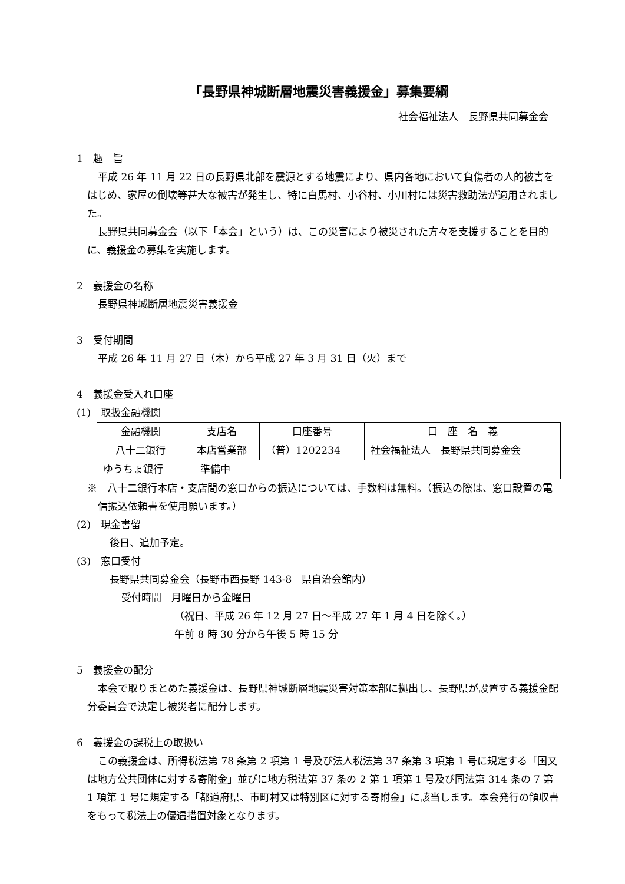「長野県神城断層地震災害義援金」募集要綱
社会福祉法人　長野県共同募金会
1　趣　旨
平成 26 年 11 月 22 日の長野県北部を震源とする地震により、県内各地において負傷者の人的被害をはじめ、家屋の倒壊等甚大な被害が発生し、特に白馬村、小谷村、小川村には災害救助法が適用されました。
長野県共同募金会（以下「本会」という）は、この災害により被災された方々を支援することを目的に、義援金の募集を実施します。
2　義援金の名称
長野県神城断層地震災害義援金
3　受付期間
平成 26 年 11 月 27 日（木）から平成 27 年 3 月 31 日（火）まで
4　義援金受入れ口座
(1)　取扱金融機関
| 金融機関 | 支店名 | 口座番号 | 口 座 名 義 |
| 八十二銀行 | 本店営業部 | （普）1202234 | 社会福祉法人 長野県共同募金会 |
| ゆうちょ銀行 | 準備中 | | |
※　八十二銀行本店・支店間の窓口からの振込については、手数料は無料。（振込の際は、窓口設置の電信振込依頼書を使用願います。）
(2)　現金書留
後日、追加予定。
(3)　窓口受付
長野県共同募金会（長野市西長野 143-8　県自治会館内）
受付時間　月曜日から金曜日
（祝日、平成 26 年 12 月 27 日～平成 27 年 1 月 4 日を除く。）
午前 8 時 30 分から午後 5 時 15 分
5　義援金の配分
本会で取りまとめた義援金は、長野県神城断層地震災害対策本部に拠出し、長野県が設置する義援金配分委員会で決定し被災者に配分します。
6　義援金の課税上の取扱い
この義援金は、所得税法第 78 条第 2 項第 1 号及び法人税法第 37 条第 3 項第 1 号に規定する「国又は地方公共団体に対する寄附金」並びに地方税法第 37 条の 2 第 1 項第 1 号及び同法第 314 条の 7 第 1 項第 1 号に規定する「都道府県、市町村又は特別区に対する寄附金」に該当します。本会発行の領収書をもって税法上の優遇措置対象となります。